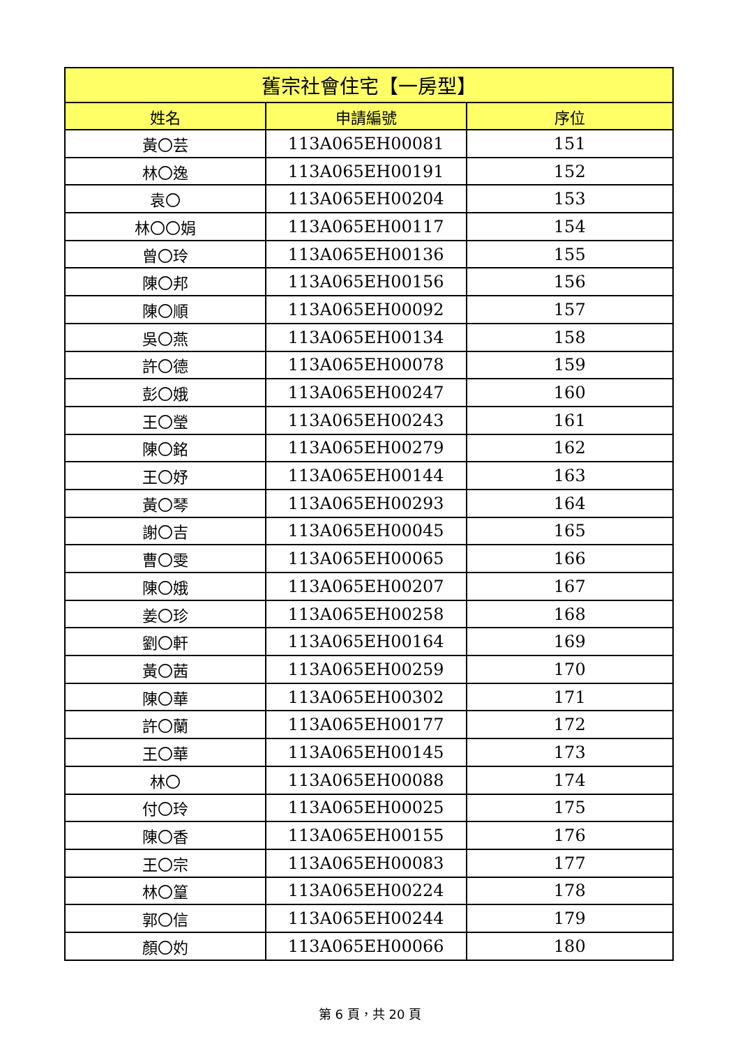| 舊宗社會住宅【一房型】 | | |
| --- | --- | --- |
| 姓名 | 申請編號 | 序位 |
| 黃〇芸 | 113A065EH00081 | 151 |
| 林〇逸 | 113A065EH00191 | 152 |
| 袁〇 | 113A065EH00204 | 153 |
| 林〇〇娟 | 113A065EH00117 | 154 |
| 曾〇玲 | 113A065EH00136 | 155 |
| 陳〇邦 | 113A065EH00156 | 156 |
| 陳〇順 | 113A065EH00092 | 157 |
| 吳〇燕 | 113A065EH00134 | 158 |
| 許〇德 | 113A065EH00078 | 159 |
| 彭〇娥 | 113A065EH00247 | 160 |
| 王〇瑩 | 113A065EH00243 | 161 |
| 陳〇銘 | 113A065EH00279 | 162 |
| 王〇妤 | 113A065EH00144 | 163 |
| 黃〇琴 | 113A065EH00293 | 164 |
| 謝〇吉 | 113A065EH00045 | 165 |
| 曹〇雯 | 113A065EH00065 | 166 |
| 陳〇娥 | 113A065EH00207 | 167 |
| 姜〇珍 | 113A065EH00258 | 168 |
| 劉〇軒 | 113A065EH00164 | 169 |
| 黃〇茜 | 113A065EH00259 | 170 |
| 陳〇華 | 113A065EH00302 | 171 |
| 許〇蘭 | 113A065EH00177 | 172 |
| 王〇華 | 113A065EH00145 | 173 |
| 林〇 | 113A065EH00088 | 174 |
| 付〇玲 | 113A065EH00025 | 175 |
| 陳〇香 | 113A065EH00155 | 176 |
| 王〇宗 | 113A065EH00083 | 177 |
| 林〇篁 | 113A065EH00224 | 178 |
| 郭〇信 | 113A065EH00244 | 179 |
| 顏〇妁 | 113A065EH00066 | 180 |
第 6 頁，共 20 頁